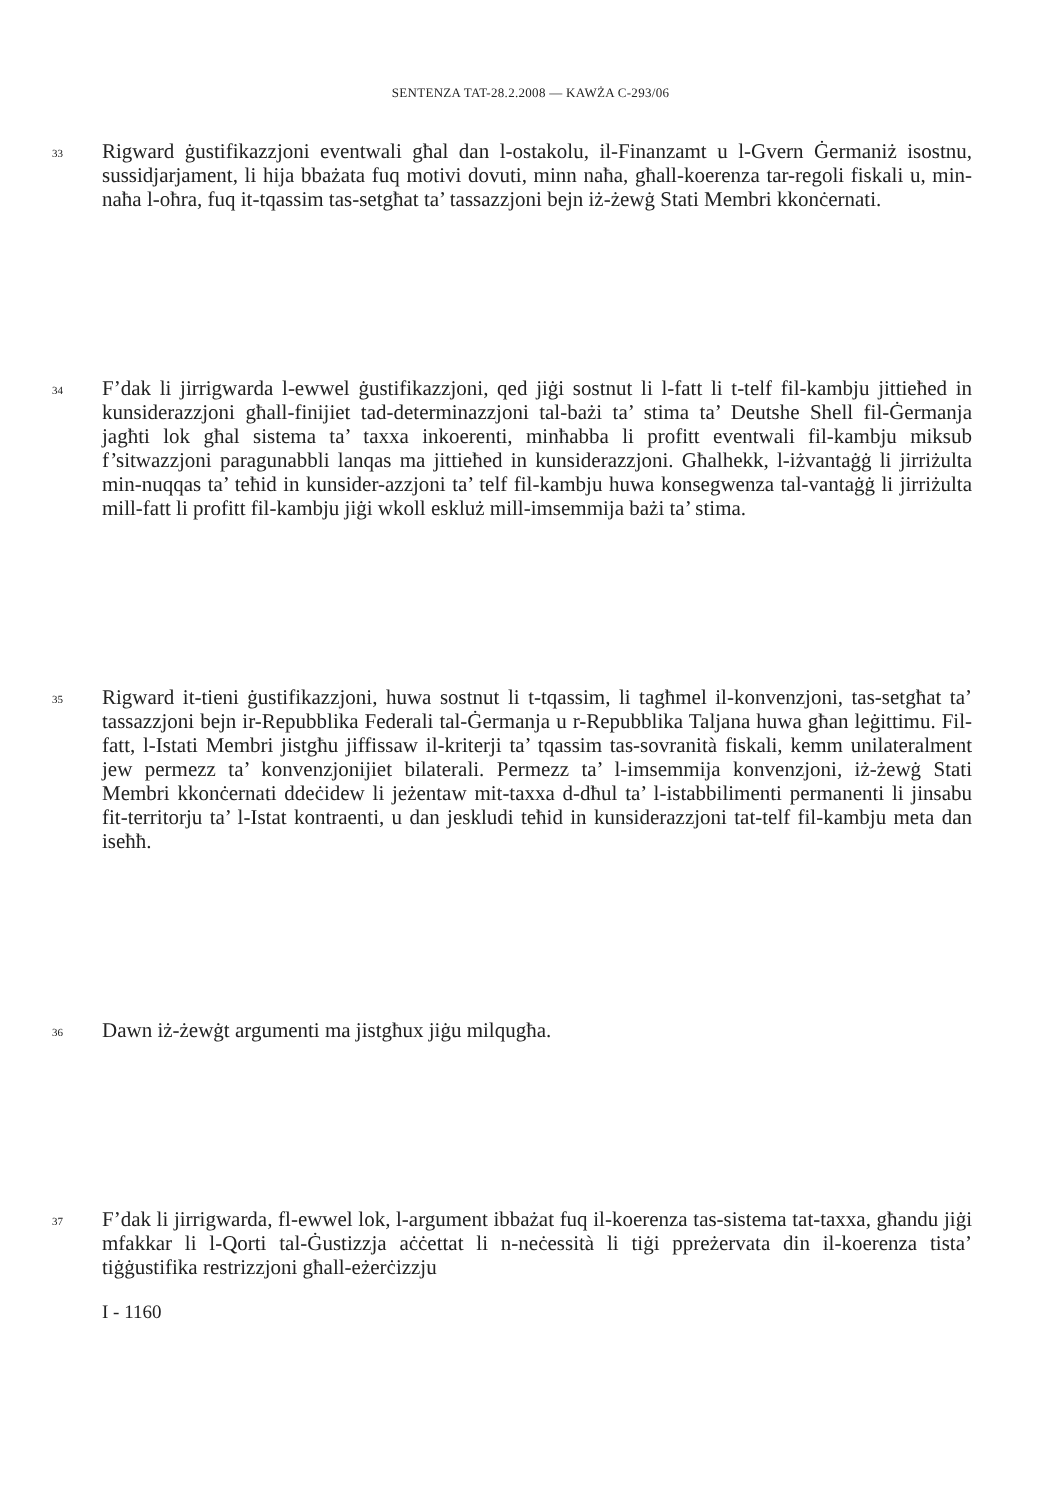SENTENZA TAT-28.2.2008 — KAWŻA C-293/06
33
Rigward ġustifikazzjoni eventwali għal dan l-ostakolu, il-Finanzamt u l-Gvern Ġermaniż isostnu, sussidjarjament, li hija bbażata fuq motivi dovuti, minn naħa, għall-koerenza tar-regoli fiskali u, min-naħa l-oħra, fuq it-tqassim tas-setgħat ta’ tassazzjoni bejn iż-żewġ Stati Membri kkonċernati.
34
F’dak li jirrigwarda l-ewwel ġustifikazzjoni, qed jiġi sostnut li l-fatt li t-telf fil-kambju jittieħed in kunsiderazzjoni għall-finijiet tad-determinazzjoni tal-bażi ta’ stima ta’ Deutshe Shell fil-Ġermanja jagħti lok għal sistema ta’ taxxa inkoerenti, minħabba li profitt eventwali fil-kambju miksub f’sitwazzjoni paragunabbli lanqas ma jittieħed in kunsiderazzjoni. Għalhekk, l-iżvantaġġ li jirriżulta min-nuqqas ta’ teħid in kunsider-azzjoni ta’ telf fil-kambju huwa konsegwenza tal-vantaġġ li jirriżulta mill-fatt li profitt fil-kambju jiġi wkoll eskluż mill-imsemmija bażi ta’ stima.
35
Rigward it-tieni ġustifikazzjoni, huwa sostnut li t-tqassim, li tagħmel il-konvenzjoni, tas-setgħat ta’ tassazzjoni bejn ir-Repubblika Federali tal-Ġermanja u r-Repubblika Taljana huwa għan leġittimu. Fil-fatt, l-Istati Membri jistgħu jiffissaw il-kriterji ta’ tqassim tas-sovranità fiskali, kemm unilateralment jew permezz ta’ konvenzjonijiet bilaterali. Permezz ta’ l-imsemmija konvenzjoni, iż-żewġ Stati Membri kkonċernati ddeċidew li jeżentaw mit-taxxa d-dħul ta’ l-istabbilimenti permanenti li jinsabu fit-territorju ta’ l-Istat kontraenti, u dan jeskludi teħid in kunsiderazzjoni tat-telf fil-kambju meta dan iseħħ.
36
Dawn iż-żewġt argumenti ma jistgħux jiġu milqugħa.
37
F’dak li jirrigwarda, fl-ewwel lok, l-argument ibbażat fuq il-koerenza tas-sistema tat-taxxa, għandu jiġi mfakkar li l-Qorti tal-Ġustizzja aċċettat li n-neċessità li tiġi ppreżervata din il-koerenza tista’ tiġġustifika restrizzjoni għall-eżerċizzju
I - 1160